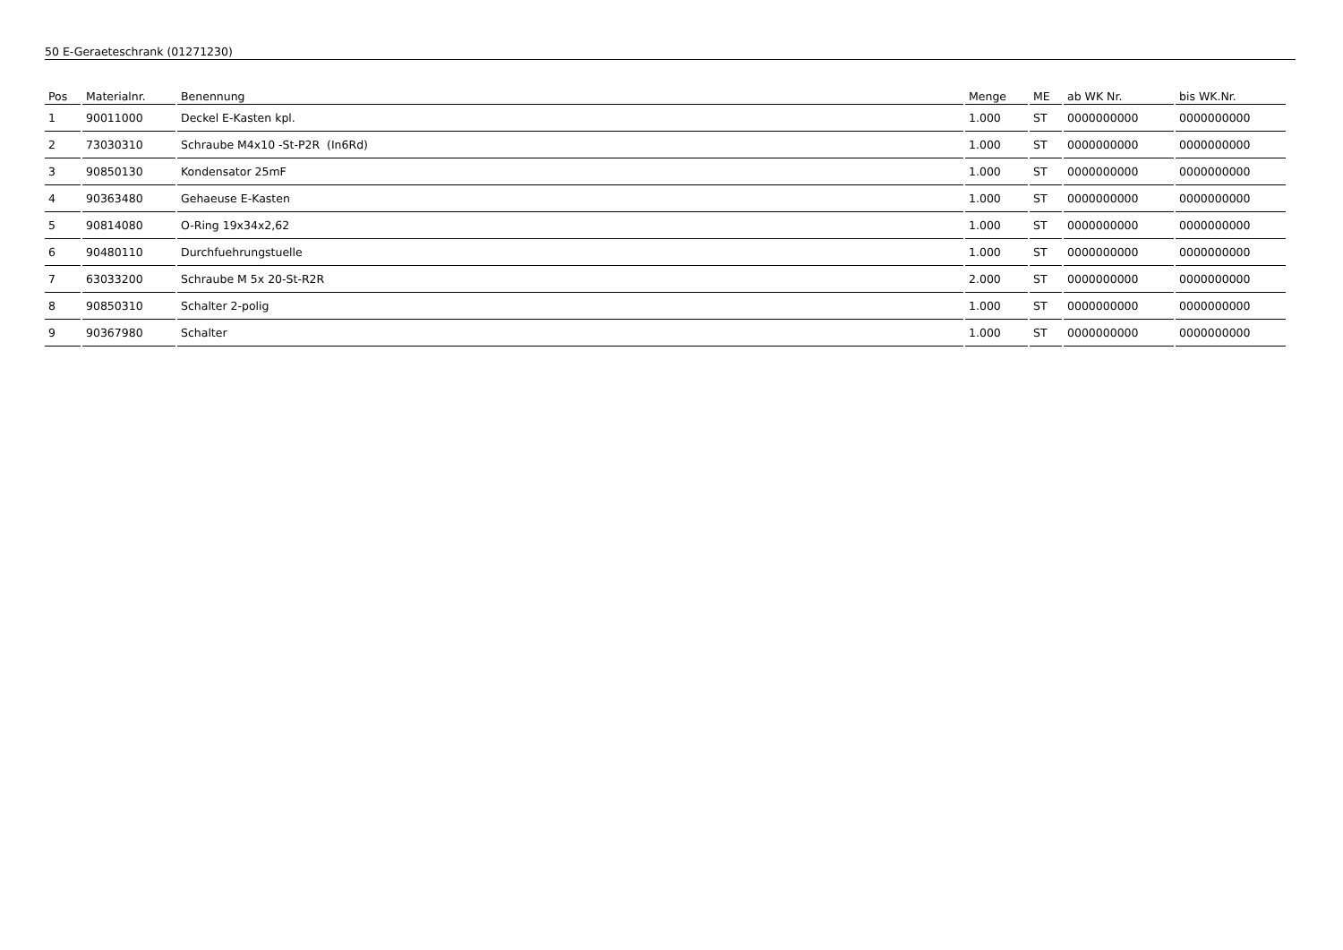50 E-Geraeteschrank (01271230)
| Pos | Materialnr. | Benennung | Menge | ME | ab WK Nr. | bis WK.Nr. |
| --- | --- | --- | --- | --- | --- | --- |
| 1 | 90011000 | Deckel E-Kasten kpl. | 1.000 | ST | 0000000000 | 0000000000 |
| 2 | 73030310 | Schraube M4x10 -St-P2R (In6Rd) | 1.000 | ST | 0000000000 | 0000000000 |
| 3 | 90850130 | Kondensator 25mF | 1.000 | ST | 0000000000 | 0000000000 |
| 4 | 90363480 | Gehaeuse E-Kasten | 1.000 | ST | 0000000000 | 0000000000 |
| 5 | 90814080 | O-Ring 19x34x2,62 | 1.000 | ST | 0000000000 | 0000000000 |
| 6 | 90480110 | Durchfuehrungstuelle | 1.000 | ST | 0000000000 | 0000000000 |
| 7 | 63033200 | Schraube M 5x 20-St-R2R | 2.000 | ST | 0000000000 | 0000000000 |
| 8 | 90850310 | Schalter 2-polig | 1.000 | ST | 0000000000 | 0000000000 |
| 9 | 90367980 | Schalter | 1.000 | ST | 0000000000 | 0000000000 |